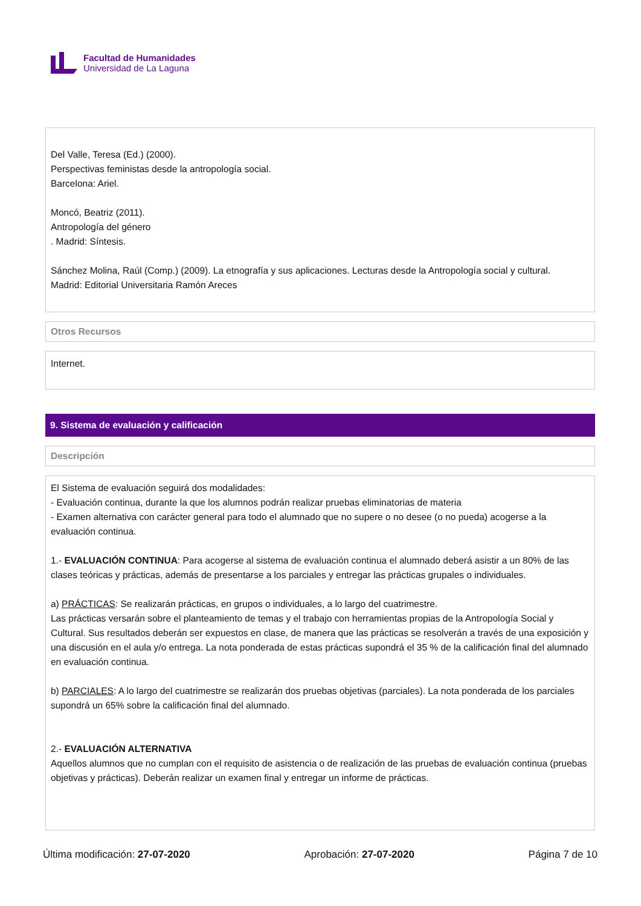Facultad de Humanidades
Universidad de La Laguna
Del Valle, Teresa (Ed.) (2000).
Perspectivas feministas desde la antropología social.
Barcelona: Ariel.
Moncó, Beatriz (2011).
Antropología del género
. Madrid: Síntesis.
Sánchez Molina, Raúl (Comp.) (2009). La etnografía y sus aplicaciones. Lecturas desde la Antropología social y cultural.
Madrid: Editorial Universitaria Ramón Areces
Otros Recursos
Internet.
9. Sistema de evaluación y calificación
Descripción
El Sistema de evaluación seguirá dos modalidades:
- Evaluación continua, durante la que los alumnos podrán realizar pruebas eliminatorias de materia
- Examen alternativa con carácter general para todo el alumnado que no supere o no desee (o no pueda) acogerse a la evaluación continua.
1.- EVALUACIÓN CONTINUA: Para acogerse al sistema de evaluación continua el alumnado deberá asistir a un 80% de las clases teóricas y prácticas, además de presentarse a los parciales y entregar las prácticas grupales o individuales.
a) PRÁCTICAS: Se realizarán prácticas, en grupos o individuales, a lo largo del cuatrimestre.
Las prácticas versarán sobre el planteamiento de temas y el trabajo con herramientas propias de la Antropología Social y Cultural. Sus resultados deberán ser expuestos en clase, de manera que las prácticas se resolverán a través de una exposición y una discusión en el aula y/o entrega. La nota ponderada de estas prácticas supondrá el 35 % de la calificación final del alumnado en evaluación continua.
b) PARCIALES: A lo largo del cuatrimestre se realizarán dos pruebas objetivas (parciales). La nota ponderada de los parciales supondrá un 65% sobre la calificación final del alumnado.
2.- EVALUACIÓN ALTERNATIVA
Aquellos alumnos que no cumplan con el requisito de asistencia o de realización de las pruebas de evaluación continua (pruebas objetivas y prácticas). Deberán realizar un examen final y entregar un informe de prácticas.
Última modificación: 27-07-2020 Aprobación: 27-07-2020 Página 7 de 10